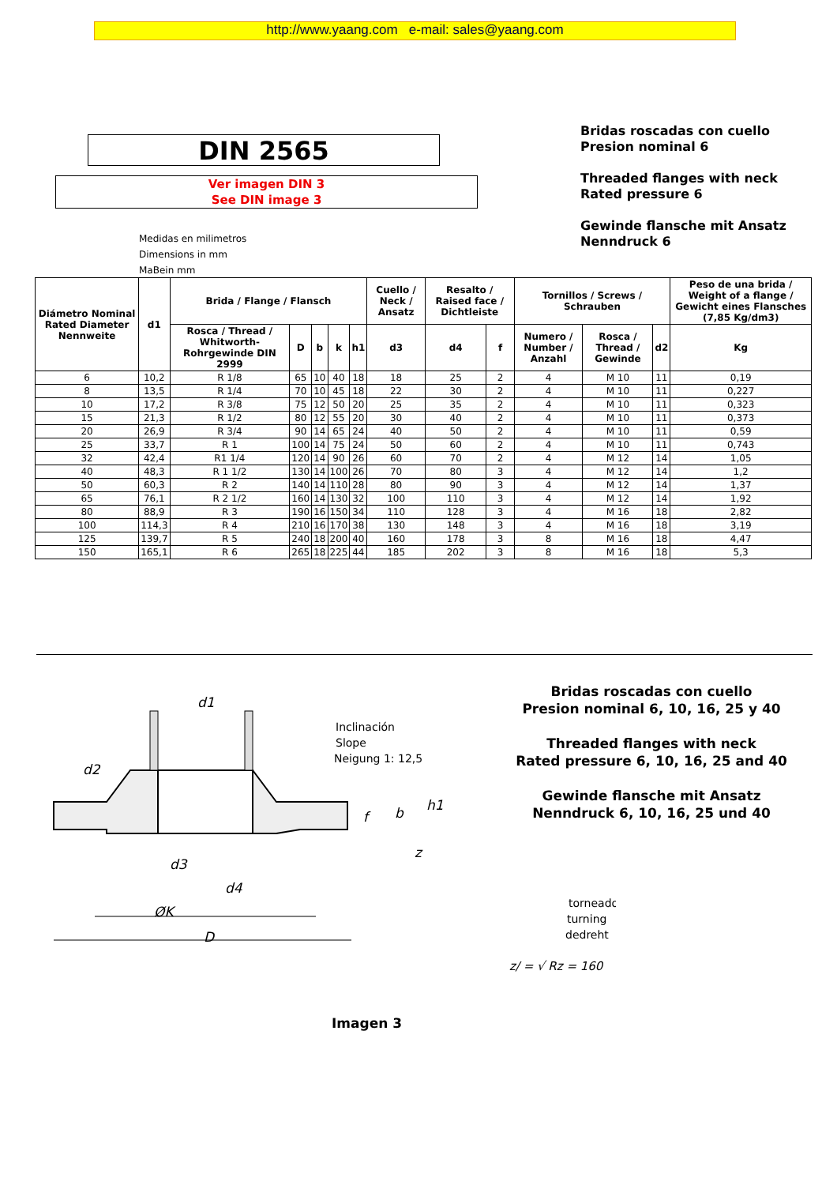http://www.yaang.com e-mail: sales@yaang.com
DIN 2565
Ver imagen DIN 3
See DIN image 3
Medidas en milimetros
Dimensions in mm
MaBein mm
Bridas roscadas con cuello
Presion nominal 6
Threaded flanges with neck
Rated pressure 6
Gewinde flansche mit Ansatz
Nenndruck 6
| Diámetro Nominal Rated Diameter Nennweite | d1 | Brida / Flange / Flansch | | | | | Cuello / Neck / Ansatz | Resalto / Raised face / Dichtleiste | | Tornillos / Screws / Schrauben | | | Peso de una brida / Weight of a flange / Gewicht eines Flansches (7,85 Kg/dm3) |
| --- | --- | --- | --- | --- | --- | --- | --- | --- | --- | --- | --- | --- | --- |
| | | Rosca / Thread / Whitworth-Rohrgewinde DIN 2999 | D | b | k | h1 | d3 | d4 | f | Numero / Number / Anzahl | Rosca / Thread / Gewinde | d2 | Kg |
| 6 | 10,2 | R 1/8 | 65 | 10 | 40 | 18 | 18 | 25 | 2 | 4 | M 10 | 11 | 0,19 |
| 8 | 13,5 | R 1/4 | 70 | 10 | 45 | 18 | 22 | 30 | 2 | 4 | M 10 | 11 | 0,227 |
| 10 | 17,2 | R 3/8 | 75 | 12 | 50 | 20 | 25 | 35 | 2 | 4 | M 10 | 11 | 0,323 |
| 15 | 21,3 | R 1/2 | 80 | 12 | 55 | 20 | 30 | 40 | 2 | 4 | M 10 | 11 | 0,373 |
| 20 | 26,9 | R 3/4 | 90 | 14 | 65 | 24 | 40 | 50 | 2 | 4 | M 10 | 11 | 0,59 |
| 25 | 33,7 | R 1 | 100 | 14 | 75 | 24 | 50 | 60 | 2 | 4 | M 10 | 11 | 0,743 |
| 32 | 42,4 | R1 1/4 | 120 | 14 | 90 | 26 | 60 | 70 | 2 | 4 | M 12 | 14 | 1,05 |
| 40 | 48,3 | R 1 1/2 | 130 | 14 | 100 | 26 | 70 | 80 | 3 | 4 | M 12 | 14 | 1,2 |
| 50 | 60,3 | R 2 | 140 | 14 | 110 | 28 | 80 | 90 | 3 | 4 | M 12 | 14 | 1,37 |
| 65 | 76,1 | R 2 1/2 | 160 | 14 | 130 | 32 | 100 | 110 | 3 | 4 | M 12 | 14 | 1,92 |
| 80 | 88,9 | R 3 | 190 | 16 | 150 | 34 | 110 | 128 | 3 | 4 | M 16 | 18 | 2,82 |
| 100 | 114,3 | R 4 | 210 | 16 | 170 | 38 | 130 | 148 | 3 | 4 | M 16 | 18 | 3,19 |
| 125 | 139,7 | R 5 | 240 | 18 | 200 | 40 | 160 | 178 | 3 | 8 | M 16 | 18 | 4,47 |
| 150 | 165,1 | R 6 | 265 | 18 | 225 | 44 | 185 | 202 | 3 | 8 | M 16 | 18 | 5,3 |
d1
d2
d3
d4
ØK
D
Inclinación
Slope
Neigung 1: 12,5
f
b
h1
z
torneado
turning
dedreht
z/ = √ Rz = 160
Bridas roscadas con cuello
Presion nominal 6, 10, 16, 25 y 40
Threaded flanges with neck
Rated pressure 6, 10, 16, 25 and 40
Gewinde flansche mit Ansatz
Nenndruck 6, 10, 16, 25 und 40
Imagen 3